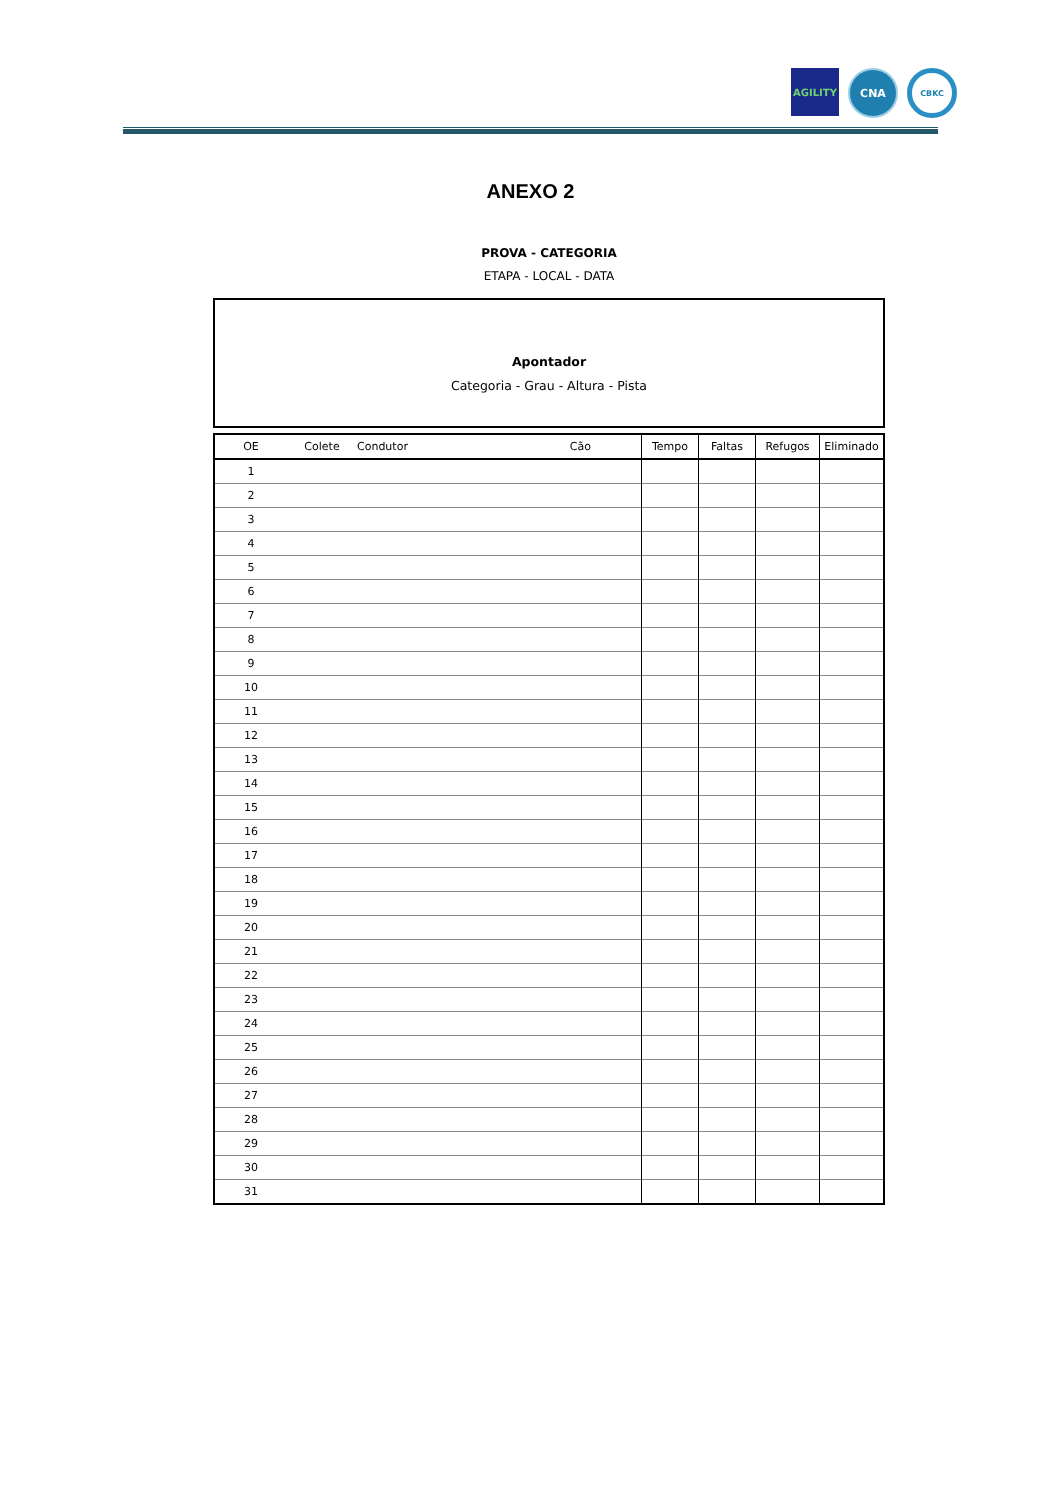AGILITY
CNA
CBKC
ANEXO 2
PROVA - CATEGORIA
ETAPA - LOCAL - DATA
Apontador
Categoria - Grau - Altura - Pista
| OE | Colete | Condutor | Cão | Tempo | Faltas | Refugos | Eliminado |
| --- | --- | --- | --- | --- | --- | --- | --- |
| 1 | | | | | | | |
| 2 | | | | | | | |
| 3 | | | | | | | |
| 4 | | | | | | | |
| 5 | | | | | | | |
| 6 | | | | | | | |
| 7 | | | | | | | |
| 8 | | | | | | | |
| 9 | | | | | | | |
| 10 | | | | | | | |
| 11 | | | | | | | |
| 12 | | | | | | | |
| 13 | | | | | | | |
| 14 | | | | | | | |
| 15 | | | | | | | |
| 16 | | | | | | | |
| 17 | | | | | | | |
| 18 | | | | | | | |
| 19 | | | | | | | |
| 20 | | | | | | | |
| 21 | | | | | | | |
| 22 | | | | | | | |
| 23 | | | | | | | |
| 24 | | | | | | | |
| 25 | | | | | | | |
| 26 | | | | | | | |
| 27 | | | | | | | |
| 28 | | | | | | | |
| 29 | | | | | | | |
| 30 | | | | | | | |
| 31 | | | | | | | |